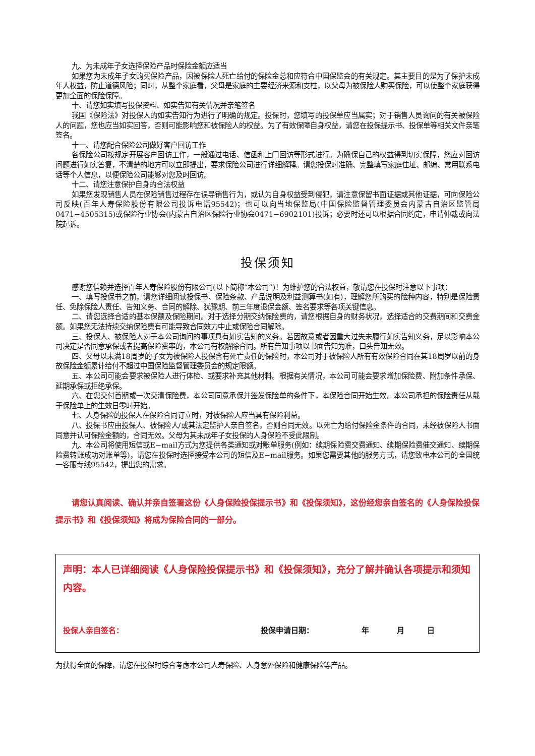九、为未成年子女选择保险产品时保险金额应适当
如果您为未成年子女购买保险产品，因被保险人死亡给付的保险金总和应符合中国保监会的有关规定。其主要目的是为了保护未成年人权益，防止道德风险；同时，从整个家庭看，父母是家庭的主要经济来源和支柱，以父母为被保险人购买保险，可以使整个家庭获得更加全面的保险保障。
十、请您如实填写投保资料、如实告知有关情况并亲笔签名
我国《保险法》对投保人的如实告知行为进行了明确的规定。投保时，您填写的投保单应当属实；对于销售人员询问的有关被保险人的问题，您也应当如实回答，否则可能影响您和被保险人的权益。为了有效保障自身权益，请您在投保提示书、投保单等相关文件亲笔签名。
十一、请您配合保险公司做好客户回访工作
各保险公司按规定开展客户回访工作，一般通过电话、信函和上门回访等形式进行。为确保自己的权益得到切实保障，您应对回访问题进行如实答复，不清楚的地方可以立即提出，要求保险公司进行详细解释。请您投保时准确、完整填写家庭住址、邮编、常用联系电话等个人信息，以便保险公司能够对您及时回访。
十二、请您注意保护自身的合法权益
如果您发现销售人员在保险销售过程存在误导销售行为，或认为自身权益受到侵犯，请注意保留书面证据或其他证据，可向保险公司反映(百年人寿保险股份有限公司投诉电话95542)；也可以向当地保监局(中国保险监督管理委员会内蒙古自治区监管局0471−4505315)或保险行业协会(内蒙古自治区保险行业协会0471−6902101)投诉；必要时还可以根据合同约定，申请仲裁或向法院起诉。
投保须知
感谢您信赖并选择百年人寿保险股份有限公司(以下简称“本公司”)！为维护您的合法权益，敬请您在投保时注意以下事项：
一、填写投保书之前，请您详细阅读投保书、保险条款、产品说明及利益测算书(如有)，理解您所购买的险种内容，特别是保险责任、免除保险人责任、告知义务、合同的解除、犹豫期、前三年度退保金额、签名要求等各项关键信息。
二、请您选择合适的基本保额及保险期间。对于选择分期交纳保险费的，请您根据自身的财务状况，选择适合的交费期间和交费金额。如果您无法持续交纳保险费有可能导致合同效力中止或保险合同解除。
三、投保人、被保险人对于本公司询问的事项具有如实告知的义务。若因故意或者因重大过失未履行如实告知义务，足以影响本公司决定是否同意承保或者提高保险费率的，本公司有权解除合同。所有告知事项以书面告知为准，口头告知无效。
四、父母以未满18周岁的子女为被保险人投保含有死亡责任的保险时，本公司对于被保险人所有有效保险合同在其18周岁以前的身故保险金额累计给付不超过中国保险监督管理委员会的规定限额。
五、本公司可能会要求被保险人进行体检、或要求补充其他材料。根据有关情况，本公司可能会要求增加保险费、附加条件承保、延期承保或拒绝承保。
六、在您交付首期或一次交清保险费，本公司同意承保并签发保险单的条件下，本保险合同开始生效。本公司承担的保险责任从载于保险单上的生效日零时开始。
七、人身保险的投保人在保险合同订立时，对被保险人应当具有保险利益。
八、投保书应由投保人、被保险人/或其法定监护人亲自签名，否则合同无效。以死亡为给付保险金条件的合同，未经被保险人书面同意并认可保险金额的，合同无效。父母为其未成年子女投保的人身保险不受此限制。
九、本公司将使用短信或E−mail方式为您提供各类通知或对账单服务(例如：续期保险费交费通知、续期保险费催交通知、续期保险费转账成功对账单等)，请您在投保时选择接受本公司的短信及E−mail服务。如果您需要其他的服务方式，请您致电本公司的全国统一客服专线95542，提出您的需求。
请您认真阅读、确认并亲自签署这份《人身保险投保提示书》和《投保须知》，这份经您亲自签名的《人身保险投保提示书》和《投保须知》将成为保险合同的一部分。
声明：本人已详细阅读《人身保险投保提示书》和《投保须知》，充分了解并确认各项提示和须知内容。
投保人亲自签名： 投保申请日期： 年 月 日
为获得全面的保障，请您在投保时综合考虑本公司人寿保险、人身意外保险和健康保险等产品。